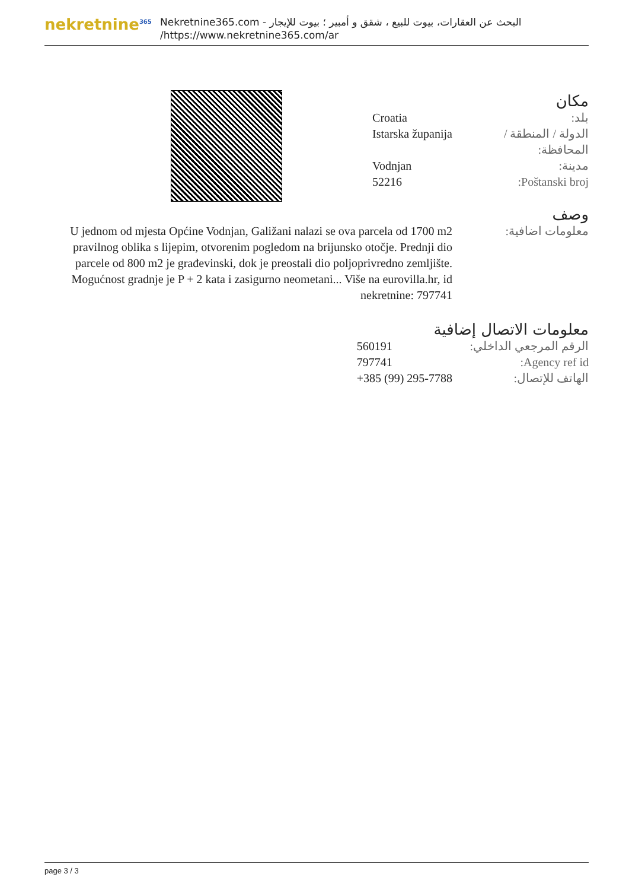nekretnine<sup>365</sup>
البحث عن العقارات، بيوت للبيع ، شقق و أمبير ؛ بيوت للإيجار - Nekretnine365.com
https://www.nekretnine365.com/ar/
مكان
| بلد: | Croatia |
| الدولة / المنطقة / المحافظة: | Istarska županija |
| مدينة: | Vodnjan |
| Poštanski broj: | 52216 |
وصف
| معلومات اضافية: | U jednom od mjesta Općine Vodnjan, Galižani nalazi se ova parcela od 1700 m2 pravilnog oblika s lijepim, otvorenim pogledom na brijunsko otočje. Prednji dio parcele od 800 m2 je građevinski, dok je preostali dio poljoprivredno zemljište. Mogućnost gradnje je P + 2 kata i zasigurno neometani... Više na eurovilla.hr, id nekretnine: 797741 |
معلومات الاتصال إضافية
| الرقم المرجعي الداخلي: | 560191 |
| Agency ref id: | 797741 |
| الهاتف للإتصال: | +385 (99) 295-7788 |
page 3 / 3